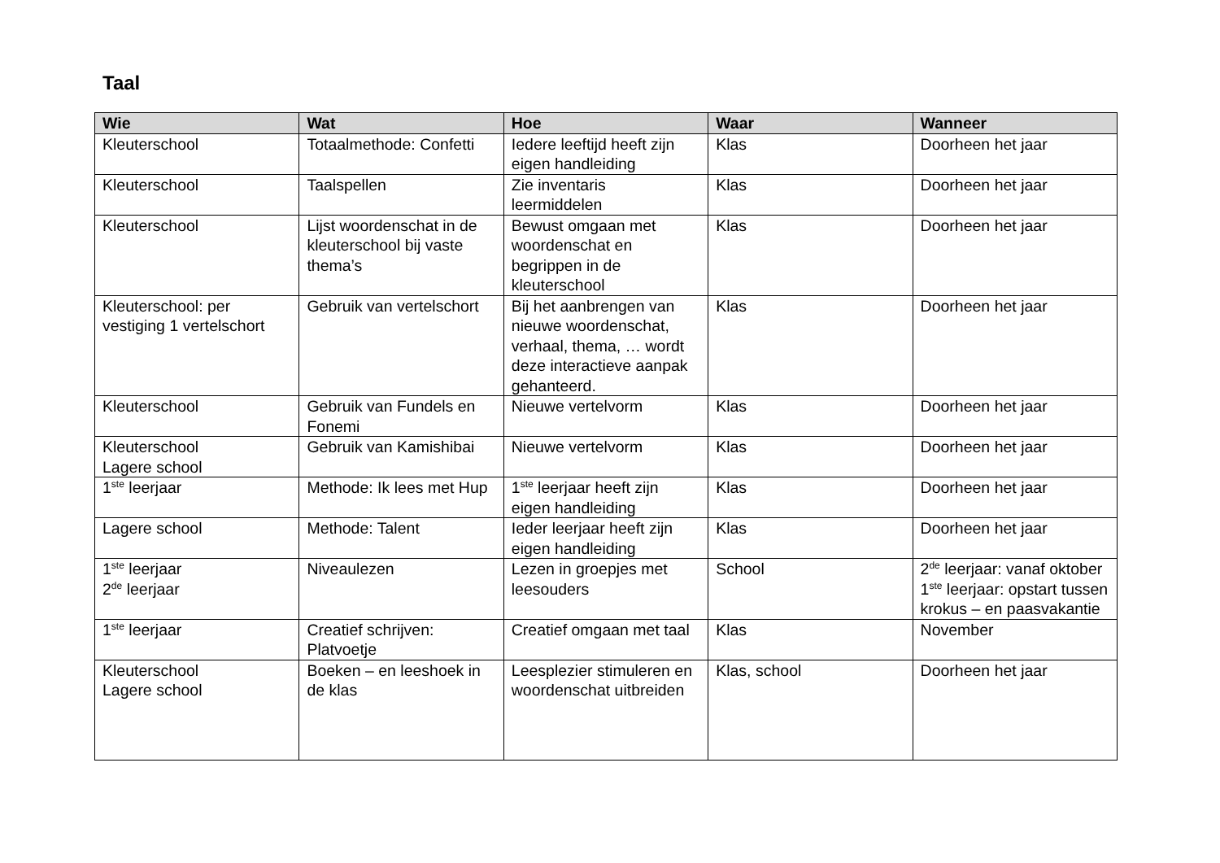Taal
| Wie | Wat | Hoe | Waar | Wanneer |
| --- | --- | --- | --- | --- |
| Kleuterschool | Totaalmethode: Confetti | Iedere leeftijd heeft zijn eigen handleiding | Klas | Doorheen het jaar |
| Kleuterschool | Taalspellen | Zie inventaris leermiddelen | Klas | Doorheen het jaar |
| Kleuterschool | Lijst woordenschat in de kleuterschool bij vaste thema’s | Bewust omgaan met woordenschat en begrippen in de kleuterschool | Klas | Doorheen het jaar |
| Kleuterschool: per vestiging 1 vertelschort | Gebruik van vertelschort | Bij het aanbrengen van nieuwe woordenschat, verhaal, thema, … wordt deze interactieve aanpak gehanteerd. | Klas | Doorheen het jaar |
| Kleuterschool | Gebruik van Fundels en Fonemi | Nieuwe vertelvorm | Klas | Doorheen het jaar |
| Kleuterschool Lagere school | Gebruik van Kamishibai | Nieuwe vertelvorm | Klas | Doorheen het jaar |
| 1<sup>ste</sup> leerjaar | Methode: Ik lees met Hup | 1<sup>ste</sup> leerjaar heeft zijn eigen handleiding | Klas | Doorheen het jaar |
| Lagere school | Methode: Talent | Ieder leerjaar heeft zijn eigen handleiding | Klas | Doorheen het jaar |
| 1<sup>ste</sup> leerjaar 2<sup>de</sup> leerjaar | Niveaulezen | Lezen in groepjes met leesouders | School | 2<sup>de</sup> leerjaar: vanaf oktober 1<sup>ste</sup> leerjaar: opstart tussen krokus – en paasvakantie |
| 1<sup>ste</sup> leerjaar | Creatief schrijven: Platvoetje | Creatief omgaan met taal | Klas | November |
| Kleuterschool Lagere school | Boeken – en leeshoek in de klas | Leesplezier stimuleren en woordenschat uitbreiden | Klas, school | Doorheen het jaar |